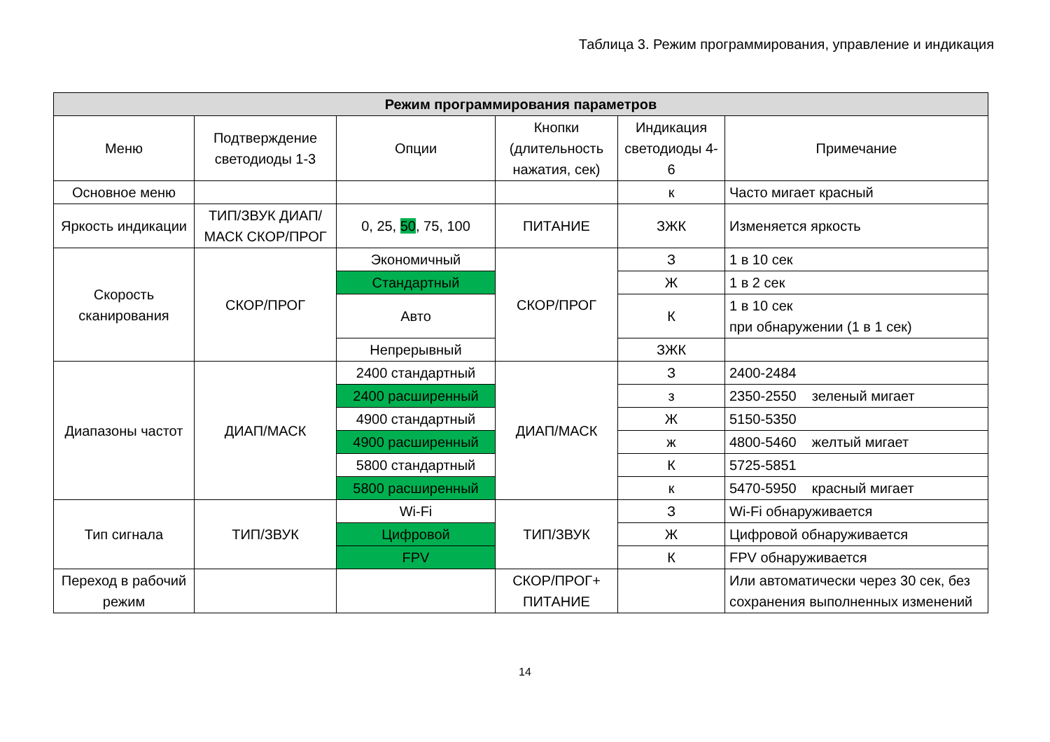Таблица 3. Режим программирования, управление и индикация
| Режим программирования параметров | | | | | |
| --- | --- | --- | --- | --- | --- |
| Меню | Подтверждение светодиоды 1-3 | Опции | Кнопки (длительность нажатия, сек) | Индикация светодиоды 4-6 | Примечание |
| Основное меню | | | | к | Часто мигает красный |
| Яркость индикации | ТИП/ЗВУК ДИАП/МАСК СКОР/ПРОГ | 0, 25, 50 , 75, 100 | ПИТАНИЕ | ЗЖК | Изменяется яркость |
| Скорость сканирования | СКОР/ПРОГ | Экономичный | СКОР/ПРОГ | З | 1 в 10 сек |
| | | Стандартный | | Ж | 1 в 2 сек |
| | | Авто | | К | 1 в 10 сек при обнаружении (1 в 1 сек) |
| | | Непрерывный | | ЗЖК | |
| Диапазоны частот | ДИАП/МАСК | 2400 стандартный | ДИАП/МАСК | З | 2400-2484 |
| | | 2400 расширенный | | з | 2350-2550 зеленый мигает |
| | | 4900 стандартный | | Ж | 5150-5350 |
| | | 4900 расширенный | | ж | 4800-5460 желтый мигает |
| | | 5800 стандартный | | К | 5725-5851 |
| | | 5800 расширенный | | к | 5470-5950 красный мигает |
| Тип сигнала | ТИП/ЗВУК | Wi-Fi | ТИП/ЗВУК | З | Wi-Fi обнаруживается |
| | | Цифровой | | Ж | Цифровой обнаруживается |
| | | FPV | | К | FPV обнаруживается |
| Переход в рабочий режим | | | СКОР/ПРОГ+ ПИТАНИЕ | | Или автоматически через 30 сек, без сохранения выполненных изменений |
14